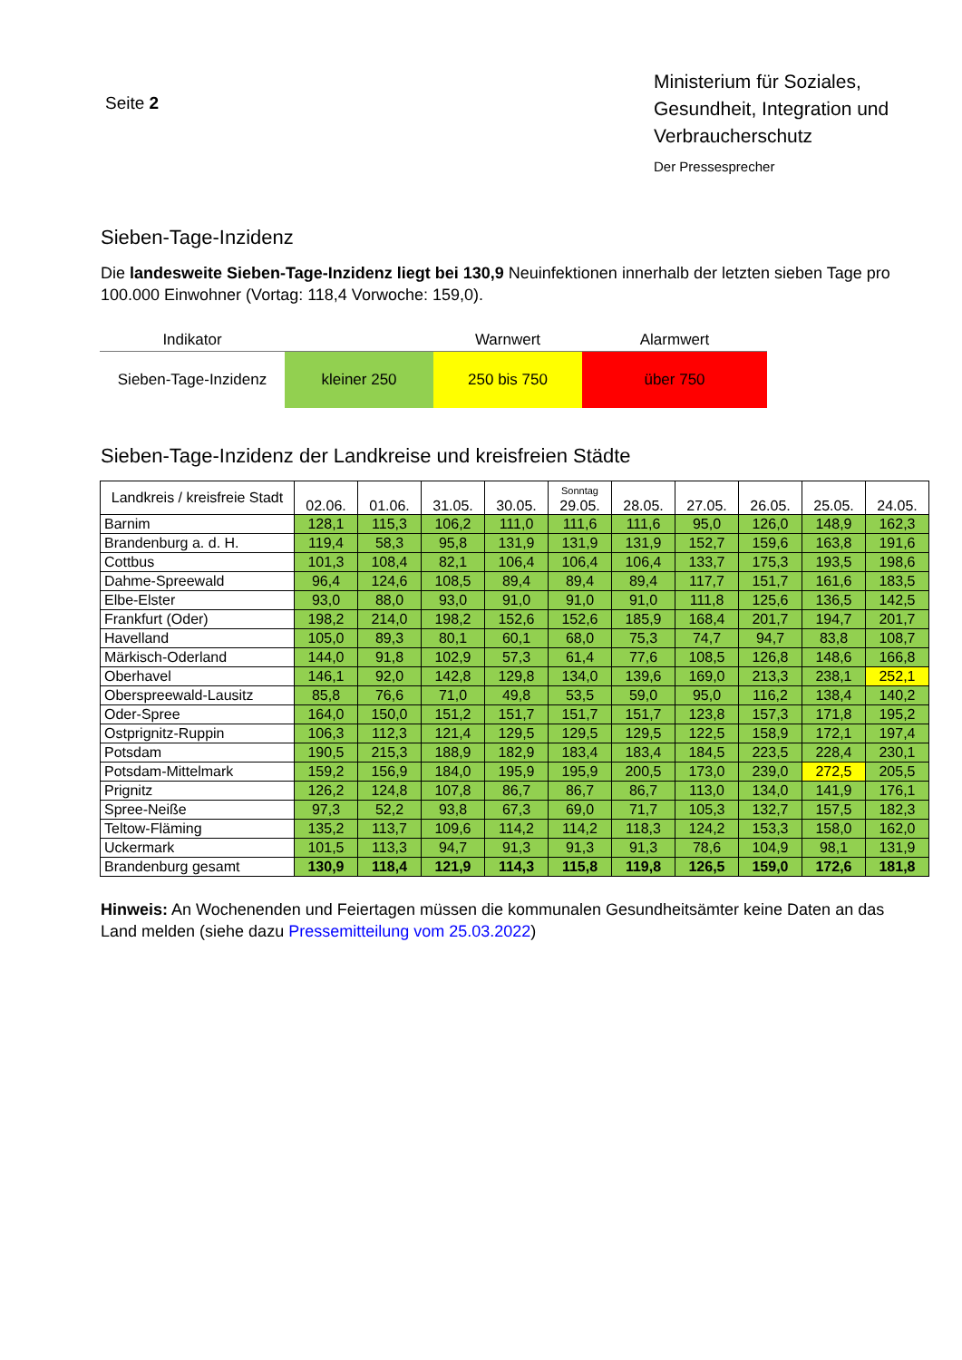Seite 2
Ministerium für Soziales, Gesundheit, Integration und Verbraucherschutz
Der Pressesprecher
Sieben-Tage-Inzidenz
Die landesweite Sieben-Tage-Inzidenz liegt bei 130,9 Neuinfektionen innerhalb der letzten sieben Tage pro 100.000 Einwohner (Vortag: 118,4 Vorwoche: 159,0).
| Indikator | | Warnwert | Alarmwert |
| --- | --- | --- | --- |
| Sieben-Tage-Inzidenz | kleiner 250 | 250 bis 750 | über 750 |
Sieben-Tage-Inzidenz der Landkreise und kreisfreien Städte
| Landkreis / kreisfreie Stadt | 02.06. | 01.06. | 31.05. | 30.05. | Sonntag 29.05. | 28.05. | 27.05. | 26.05. | 25.05. | 24.05. |
| --- | --- | --- | --- | --- | --- | --- | --- | --- | --- | --- |
| Barnim | 128,1 | 115,3 | 106,2 | 111,0 | 111,6 | 111,6 | 95,0 | 126,0 | 148,9 | 162,3 |
| Brandenburg a. d. H. | 119,4 | 58,3 | 95,8 | 131,9 | 131,9 | 131,9 | 152,7 | 159,6 | 163,8 | 191,6 |
| Cottbus | 101,3 | 108,4 | 82,1 | 106,4 | 106,4 | 106,4 | 133,7 | 175,3 | 193,5 | 198,6 |
| Dahme-Spreewald | 96,4 | 124,6 | 108,5 | 89,4 | 89,4 | 89,4 | 117,7 | 151,7 | 161,6 | 183,5 |
| Elbe-Elster | 93,0 | 88,0 | 93,0 | 91,0 | 91,0 | 91,0 | 111,8 | 125,6 | 136,5 | 142,5 |
| Frankfurt (Oder) | 198,2 | 214,0 | 198,2 | 152,6 | 152,6 | 185,9 | 168,4 | 201,7 | 194,7 | 201,7 |
| Havelland | 105,0 | 89,3 | 80,1 | 60,1 | 68,0 | 75,3 | 74,7 | 94,7 | 83,8 | 108,7 |
| Märkisch-Oderland | 144,0 | 91,8 | 102,9 | 57,3 | 61,4 | 77,6 | 108,5 | 126,8 | 148,6 | 166,8 |
| Oberhavel | 146,1 | 92,0 | 142,8 | 129,8 | 134,0 | 139,6 | 169,0 | 213,3 | 238,1 | 252,1 |
| Oberspreewald-Lausitz | 85,8 | 76,6 | 71,0 | 49,8 | 53,5 | 59,0 | 95,0 | 116,2 | 138,4 | 140,2 |
| Oder-Spree | 164,0 | 150,0 | 151,2 | 151,7 | 151,7 | 151,7 | 123,8 | 157,3 | 171,8 | 195,2 |
| Ostprignitz-Ruppin | 106,3 | 112,3 | 121,4 | 129,5 | 129,5 | 129,5 | 122,5 | 158,9 | 172,1 | 197,4 |
| Potsdam | 190,5 | 215,3 | 188,9 | 182,9 | 183,4 | 183,4 | 184,5 | 223,5 | 228,4 | 230,1 |
| Potsdam-Mittelmark | 159,2 | 156,9 | 184,0 | 195,9 | 195,9 | 200,5 | 173,0 | 239,0 | 272,5 | 205,5 |
| Prignitz | 126,2 | 124,8 | 107,8 | 86,7 | 86,7 | 86,7 | 113,0 | 134,0 | 141,9 | 176,1 |
| Spree-Neiße | 97,3 | 52,2 | 93,8 | 67,3 | 69,0 | 71,7 | 105,3 | 132,7 | 157,5 | 182,3 |
| Teltow-Fläming | 135,2 | 113,7 | 109,6 | 114,2 | 114,2 | 118,3 | 124,2 | 153,3 | 158,0 | 162,0 |
| Uckermark | 101,5 | 113,3 | 94,7 | 91,3 | 91,3 | 91,3 | 78,6 | 104,9 | 98,1 | 131,9 |
| Brandenburg gesamt | 130,9 | 118,4 | 121,9 | 114,3 | 115,8 | 119,8 | 126,5 | 159,0 | 172,6 | 181,8 |
Hinweis: An Wochenenden und Feiertagen müssen die kommunalen Gesundheitsämter keine Daten an das Land melden (siehe dazu Pressemitteilung vom 25.03.2022)